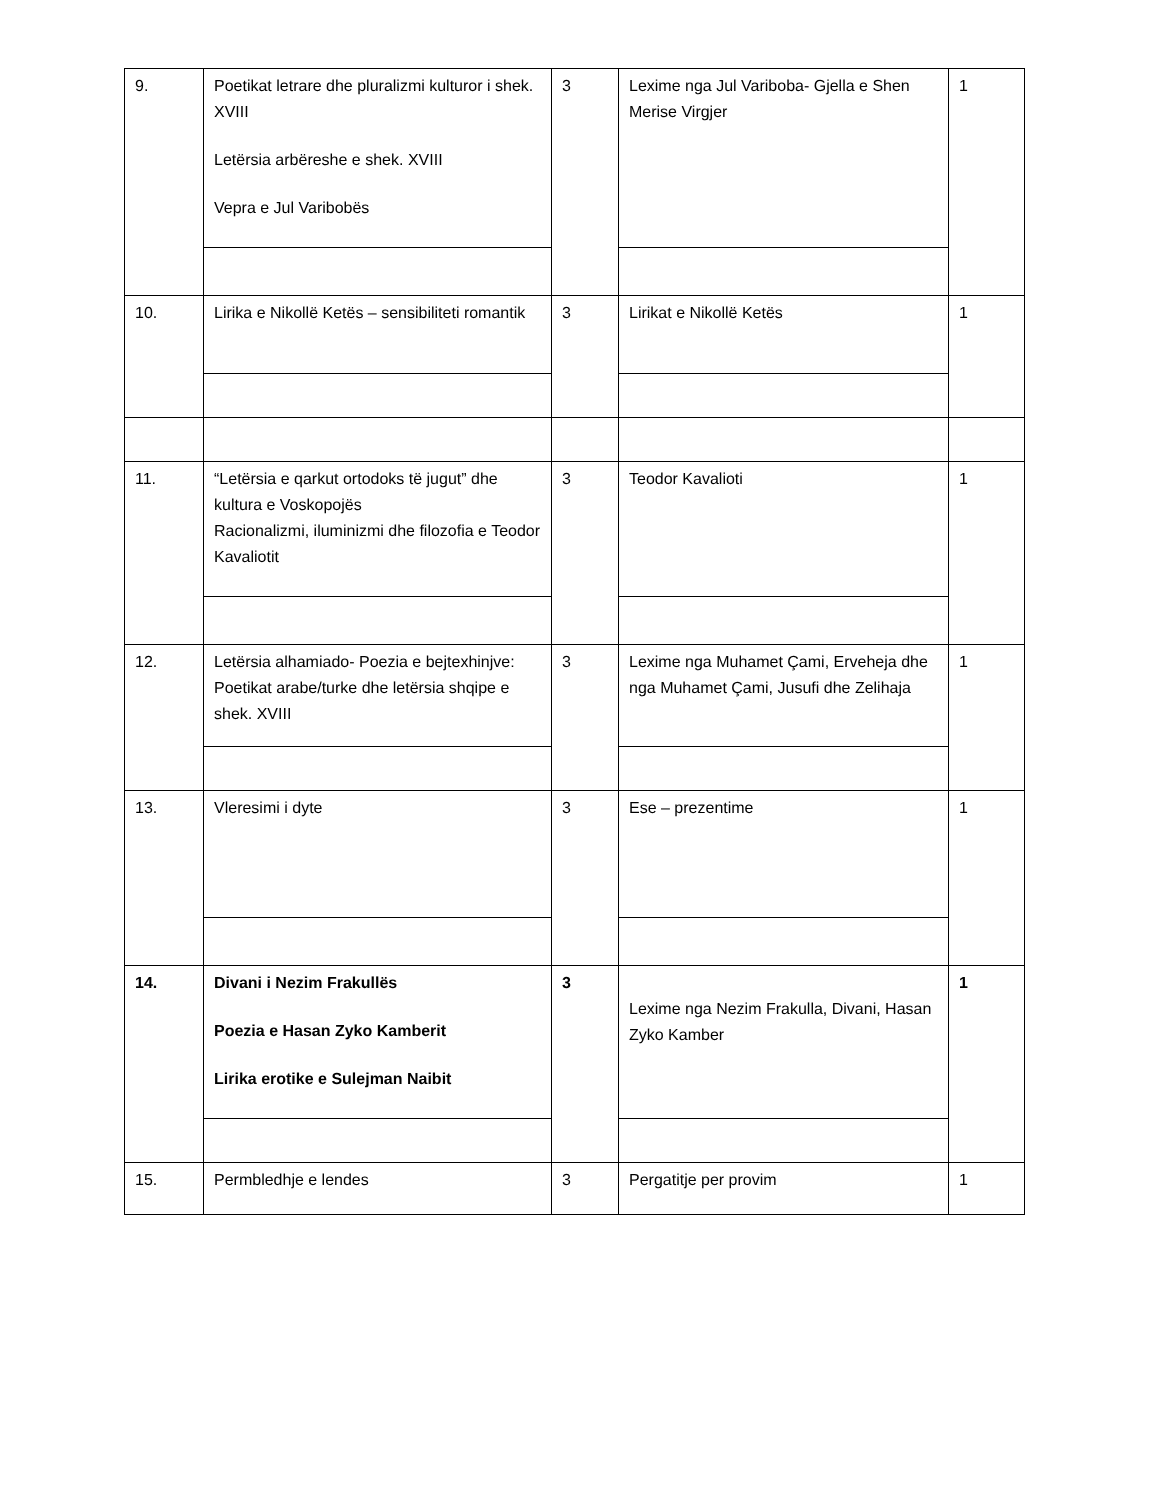| 9. | Poetikat letrare dhe pluralizmi kulturor i shek. XVIII Letërsia arbëreshe e shek. XVIII Vepra e Jul Varibobës | 3 | Lexime nga Jul Variboba- Gjella e Shen Merise Virgjer | 1 |
| 10. | Lirika e Nikollë Ketës – sensibiliteti romantik | 3 | Lirikat e Nikollë Ketës | 1 |
| 11. | “Letërsia e qarkut ortodoks të jugut” dhe kultura e Voskopojës Racionalizmi, iluminizmi dhe filozofia e Teodor Kavaliotit | 3 | Teodor Kavalioti | 1 |
| 12. | Letërsia alhamiado- Poezia e bejtexhinjve: Poetikat arabe/turke dhe letërsia shqipe e shek. XVIII | 3 | Lexime nga Muhamet Çami, Erveheja dhe nga Muhamet Çami, Jusufi dhe Zelihaja | 1 |
| 13. | Vleresimi i dyte | 3 | Ese – prezentime | 1 |
| 14. | Divani i Nezim Frakullës Poezia e Hasan Zyko Kamberit Lirika erotike e Sulejman Naibit | 3 | Lexime nga Nezim Frakulla, Divani, Hasan Zyko Kamber | 1 |
| 15. | Permbledhje e lendes | 3 | Pergatitje per provim | 1 |